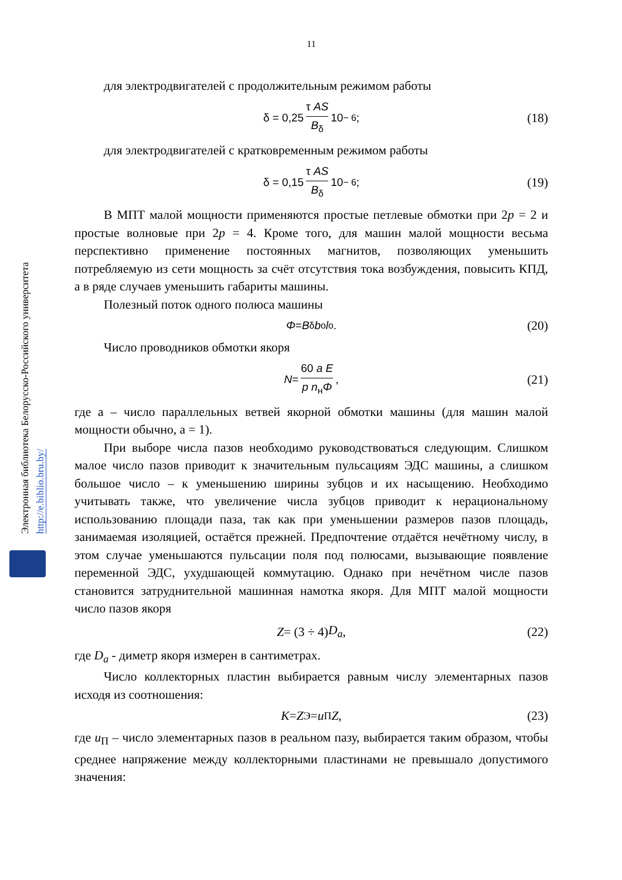Электронная библиотека Белорусско-Российского университета http://e.biblio.bru.by/
11
для электродвигателей с продолжительным режимом работы
δ = 0,25 τ AS B<sub>δ</sub> 10<sup>− 6</sup>; (18)
для электродвигателей с кратковременным режимом работы
δ = 0,15 τ AS B<sub>δ</sub> 10<sup>− 6</sup>; (19)
В МПТ малой мощности применяются простые петлевые обмотки при 2p = 2 и простые волновые при 2p = 4. Кроме того, для машин малой мощности весьма перспективно применение постоянных магнитов, позволяющих уменьшить потребляемую из сети мощность за счёт отсутствия тока возбуждения, повысить КПД, а в ряде случаев уменьшить габариты машины.
Полезный поток одного полюса машины
Φ = B<sub>δ</sub> b<sub>o</sub> l<sub>o</sub>. (20)
Число проводников обмотки якоря
N = 60 a E p n<sub>н</sub>Φ, (21)
где a – число параллельных ветвей якорной обмотки машины (для машин малой мощности обычно, a = 1).
При выборе числа пазов необходимо руководствоваться следующим. Слишком малое число пазов приводит к значительным пульсациям ЭДС машины, а слишком большое число – к уменьшению ширины зубцов и их насыщению. Необходимо учитывать также, что увеличение числа зубцов приводит к нерациональному использованию площади паза, так как при уменьшении размеров пазов площадь, занимаемая изоляцией, остаётся прежней. Предпочтение отдаётся нечётному числу, в этом случае уменьшаются пульсации поля под полюсами, вызывающие появление переменной ЭДС, ухудшающей коммутацию. Однако при нечётном числе пазов становится затруднительной машинная намотка якоря. Для МПТ малой мощности число пазов якоря
Z = (3 ÷ 4) D<sub>a</sub>, (22)
где D<sub>a</sub> - диметр якоря измерен в сантиметрах.
Число коллекторных пластин выбирается равным числу элементарных пазов исходя из соотношения:
K = Z<sub>Э</sub> = u<sub>П</sub> Z, (23)
где u<sub>П</sub> – число элементарных пазов в реальном пазу, выбирается таким образом, чтобы среднее напряжение между коллекторными пластинами не превышало допустимого значения: